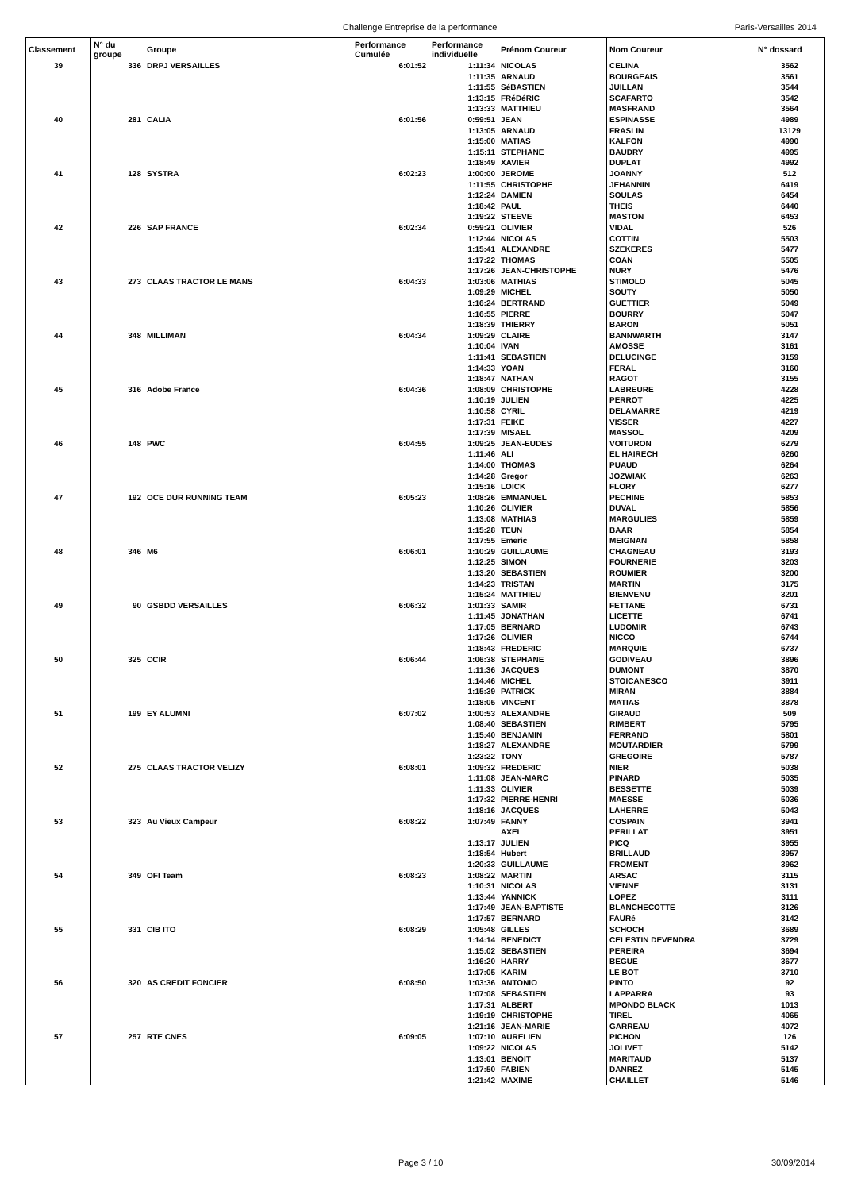Challenge Entreprise de la performance Paris-Versailles 2014
| Classement | N° du groupe | Groupe | Performance Cumulée | Performance individuelle | Prénom Coureur | Nom Coureur | N° dossard |
| --- | --- | --- | --- | --- | --- | --- | --- |
| 39 | 336 | DRPJ VERSAILLES | 6:01:52 | 1:11:34 | NICOLAS | CELINA | 3562 |
| | | | | 1:11:35 | ARNAUD | BOURGEAIS | 3561 |
| | | | | 1:11:55 | SéBASTIEN | JUILLAN | 3544 |
| | | | | 1:13:15 | FRéDéRIC | SCAFARTO | 3542 |
| | | | | 1:13:33 | MATTHIEU | MASFRAND | 3564 |
| 40 | 281 | CALIA | 6:01:56 | 0:59:51 | JEAN | ESPINASSE | 4989 |
| | | | | 1:13:05 | ARNAUD | FRASLIN | 13129 |
| | | | | 1:15:00 | MATIAS | KALFON | 4990 |
| | | | | 1:15:11 | STEPHANE | BAUDRY | 4995 |
| | | | | 1:18:49 | XAVIER | DUPLAT | 4992 |
| 41 | 128 | SYSTRA | 6:02:23 | 1:00:00 | JEROME | JOANNY | 512 |
| | | | | 1:11:55 | CHRISTOPHE | JEHANNIN | 6419 |
| | | | | 1:12:24 | DAMIEN | SOULAS | 6454 |
| | | | | 1:18:42 | PAUL | THEIS | 6440 |
| | | | | 1:19:22 | STEEVE | MASTON | 6453 |
| 42 | 226 | SAP FRANCE | 6:02:34 | 0:59:21 | OLIVIER | VIDAL | 526 |
| | | | | 1:12:44 | NICOLAS | COTTIN | 5503 |
| | | | | 1:15:41 | ALEXANDRE | SZEKERES | 5477 |
| | | | | 1:17:22 | THOMAS | COAN | 5505 |
| | | | | 1:17:26 | JEAN-CHRISTOPHE | NURY | 5476 |
| 43 | 273 | CLAAS TRACTOR LE MANS | 6:04:33 | 1:03:06 | MATHIAS | STIMOLO | 5045 |
| | | | | 1:09:29 | MICHEL | SOUTY | 5050 |
| | | | | 1:16:24 | BERTRAND | GUETTIER | 5049 |
| | | | | 1:16:55 | PIERRE | BOURRY | 5047 |
| | | | | 1:18:39 | THIERRY | BARON | 5051 |
| 44 | 348 | MILLIMAN | 6:04:34 | 1:09:29 | CLAIRE | BANNWARTH | 3147 |
| | | | | 1:10:04 | IVAN | AMOSSE | 3161 |
| | | | | 1:11:41 | SEBASTIEN | DELUCINGE | 3159 |
| | | | | 1:14:33 | YOAN | FERAL | 3160 |
| | | | | 1:18:47 | NATHAN | RAGOT | 3155 |
| 45 | 316 | Adobe France | 6:04:36 | 1:08:09 | CHRISTOPHE | LABREURE | 4228 |
| | | | | 1:10:19 | JULIEN | PERROT | 4225 |
| | | | | 1:10:58 | CYRIL | DELAMARRE | 4219 |
| | | | | 1:17:31 | FEIKE | VISSER | 4227 |
| | | | | 1:17:39 | MISAEL | MASSOL | 4209 |
| 46 | 148 | PWC | 6:04:55 | 1:09:25 | JEAN-EUDES | VOITURON | 6279 |
| | | | | 1:11:46 | ALI | EL HAIRECH | 6260 |
| | | | | 1:14:00 | THOMAS | PUAUD | 6264 |
| | | | | 1:14:28 | Gregor | JOZWIAK | 6263 |
| | | | | 1:15:16 | LOICK | FLORY | 6277 |
| 47 | 192 | OCE DUR RUNNING TEAM | 6:05:23 | 1:08:26 | EMMANUEL | PECHINE | 5853 |
| | | | | 1:10:26 | OLIVIER | DUVAL | 5856 |
| | | | | 1:13:08 | MATHIAS | MARGULIES | 5859 |
| | | | | 1:15:28 | TEUN | BAAR | 5854 |
| | | | | 1:17:55 | Emeric | MEIGNAN | 5858 |
| 48 | 346 | M6 | 6:06:01 | 1:10:29 | GUILLAUME | CHAGNEAU | 3193 |
| | | | | 1:12:25 | SIMON | FOURNERIE | 3203 |
| | | | | 1:13:20 | SEBASTIEN | ROUMIER | 3200 |
| | | | | 1:14:23 | TRISTAN | MARTIN | 3175 |
| | | | | 1:15:24 | MATTHIEU | BIENVENU | 3201 |
| 49 | 90 | GSBDD VERSAILLES | 6:06:32 | 1:01:33 | SAMIR | FETTANE | 6731 |
| | | | | 1:11:45 | JONATHAN | LICETTE | 6741 |
| | | | | 1:17:05 | BERNARD | LUDOMIR | 6743 |
| | | | | 1:17:26 | OLIVIER | NICCO | 6744 |
| | | | | 1:18:43 | FREDERIC | MARQUIE | 6737 |
| 50 | 325 | CCIR | 6:06:44 | 1:06:38 | STEPHANE | GODIVEAU | 3896 |
| | | | | 1:11:36 | JACQUES | DUMONT | 3870 |
| | | | | 1:14:46 | MICHEL | STOICANESCO | 3911 |
| | | | | 1:15:39 | PATRICK | MIRAN | 3884 |
| | | | | 1:18:05 | VINCENT | MATIAS | 3878 |
| 51 | 199 | EY ALUMNI | 6:07:02 | 1:00:53 | ALEXANDRE | GIRAUD | 509 |
| | | | | 1:08:40 | SEBASTIEN | RIMBERT | 5795 |
| | | | | 1:15:40 | BENJAMIN | FERRAND | 5801 |
| | | | | 1:18:27 | ALEXANDRE | MOUTARDIER | 5799 |
| | | | | 1:23:22 | TONY | GREGOIRE | 5787 |
| 52 | 275 | CLAAS TRACTOR VELIZY | 6:08:01 | 1:09:32 | FREDERIC | NIER | 5038 |
| | | | | 1:11:08 | JEAN-MARC | PINARD | 5035 |
| | | | | 1:11:33 | OLIVIER | BESSETTE | 5039 |
| | | | | 1:17:32 | PIERRE-HENRI | MAESSE | 5036 |
| | | | | 1:18:16 | JACQUES | LAHERRE | 5043 |
| 53 | 323 | Au Vieux Campeur | 6:08:22 | 1:07:49 | FANNY | COSPAIN | 3941 |
| | | | | | AXEL | PERILLAT | 3951 |
| | | | | 1:13:17 | JULIEN | PICQ | 3955 |
| | | | | 1:18:54 | Hubert | BRILLAUD | 3957 |
| | | | | 1:20:33 | GUILLAUME | FROMENT | 3962 |
| 54 | 349 | OFI Team | 6:08:23 | 1:08:22 | MARTIN | ARSAC | 3115 |
| | | | | 1:10:31 | NICOLAS | VIENNE | 3131 |
| | | | | 1:13:44 | YANNICK | LOPEZ | 3111 |
| | | | | 1:17:49 | JEAN-BAPTISTE | BLANCHECOTTE | 3126 |
| | | | | 1:17:57 | BERNARD | FAURé | 3142 |
| 55 | 331 | CIB ITO | 6:08:29 | 1:05:48 | GILLES | SCHOCH | 3689 |
| | | | | 1:14:14 | BENEDICT | CELESTIN DEVENDRA | 3729 |
| | | | | 1:15:02 | SEBASTIEN | PEREIRA | 3694 |
| | | | | 1:16:20 | HARRY | BEGUE | 3677 |
| | | | | 1:17:05 | KARIM | LE BOT | 3710 |
| 56 | 320 | AS CREDIT FONCIER | 6:08:50 | 1:03:36 | ANTONIO | PINTO | 92 |
| | | | | 1:07:08 | SEBASTIEN | LAPPARRA | 93 |
| | | | | 1:17:31 | ALBERT | MPONDO BLACK | 1013 |
| | | | | 1:19:19 | CHRISTOPHE | TIREL | 4065 |
| | | | | 1:21:16 | JEAN-MARIE | GARREAU | 4072 |
| 57 | 257 | RTE CNES | 6:09:05 | 1:07:10 | AURELIEN | PICHON | 126 |
| | | | | 1:09:22 | NICOLAS | JOLIVET | 5142 |
| | | | | 1:13:01 | BENOIT | MARITAUD | 5137 |
| | | | | 1:17:50 | FABIEN | DANREZ | 5145 |
| | | | | 1:21:42 | MAXIME | CHAILLET | 5146 |
Page 3 / 10 30/09/2014